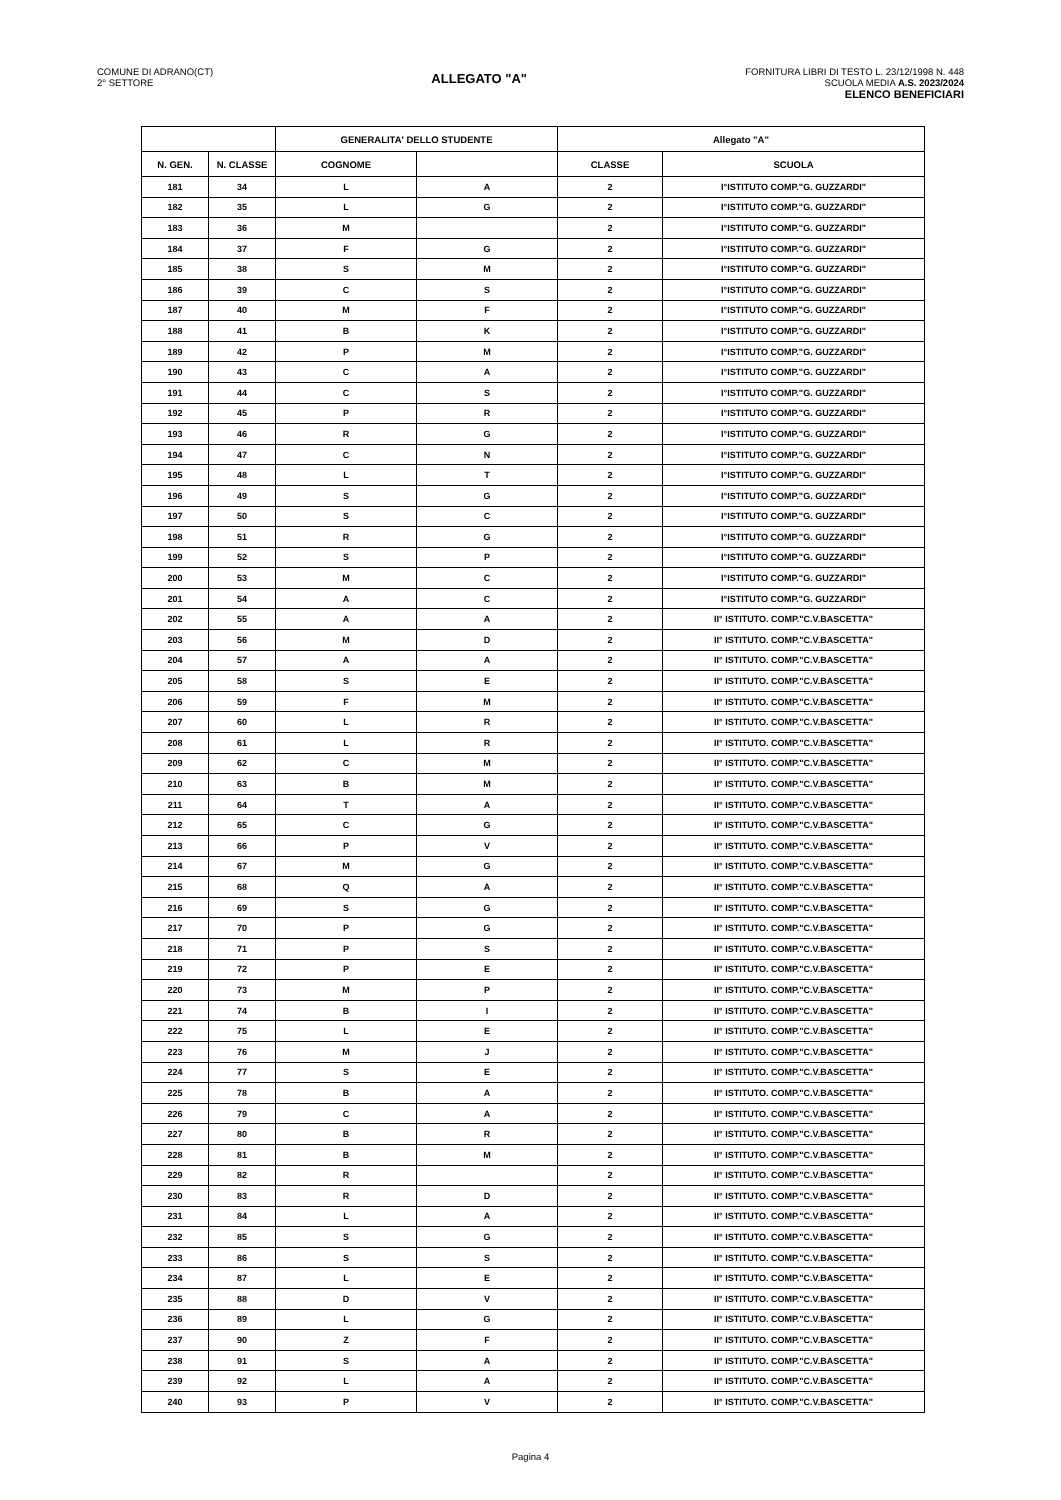COMUNE DI ADRANO(CT)
2° SETTORE
ALLEGATO "A"
FORNITURA LIBRI DI TESTO L. 23/12/1998 N. 448
SCUOLA MEDIA A.S. 2023/2024
ELENCO BENEFICIARI
| | | GENERALITA' DELLO STUDENTE | | Allegato "A" | |
| --- | --- | --- | --- | --- | --- |
| N. GEN. | N. CLASSE | COGNOME | | CLASSE | SCUOLA |
| 181 | 34 | L | A | 2 | I°ISTITUTO COMP."G. GUZZARDI" |
| 182 | 35 | L | G | 2 | I°ISTITUTO COMP."G. GUZZARDI" |
| 183 | 36 | M | | 2 | I°ISTITUTO COMP."G. GUZZARDI" |
| 184 | 37 | F | G | 2 | I°ISTITUTO COMP."G. GUZZARDI" |
| 185 | 38 | S | M | 2 | I°ISTITUTO COMP."G. GUZZARDI" |
| 186 | 39 | C | S | 2 | I°ISTITUTO COMP."G. GUZZARDI" |
| 187 | 40 | M | F | 2 | I°ISTITUTO COMP."G. GUZZARDI" |
| 188 | 41 | B | K | 2 | I°ISTITUTO COMP."G. GUZZARDI" |
| 189 | 42 | P | M | 2 | I°ISTITUTO COMP."G. GUZZARDI" |
| 190 | 43 | C | A | 2 | I°ISTITUTO COMP."G. GUZZARDI" |
| 191 | 44 | C | S | 2 | I°ISTITUTO COMP."G. GUZZARDI" |
| 192 | 45 | P | R | 2 | I°ISTITUTO COMP."G. GUZZARDI" |
| 193 | 46 | R | G | 2 | I°ISTITUTO COMP."G. GUZZARDI" |
| 194 | 47 | C | N | 2 | I°ISTITUTO COMP."G. GUZZARDI" |
| 195 | 48 | L | T | 2 | I°ISTITUTO COMP."G. GUZZARDI" |
| 196 | 49 | S | G | 2 | I°ISTITUTO COMP."G. GUZZARDI" |
| 197 | 50 | S | C | 2 | I°ISTITUTO COMP."G. GUZZARDI" |
| 198 | 51 | R | G | 2 | I°ISTITUTO COMP."G. GUZZARDI" |
| 199 | 52 | S | P | 2 | I°ISTITUTO COMP."G. GUZZARDI" |
| 200 | 53 | M | C | 2 | I°ISTITUTO COMP."G. GUZZARDI" |
| 201 | 54 | A | C | 2 | I°ISTITUTO COMP."G. GUZZARDI" |
| 202 | 55 | A | A | 2 | II° ISTITUTO. COMP."C.V.BASCETTA" |
| 203 | 56 | M | D | 2 | II° ISTITUTO. COMP."C.V.BASCETTA" |
| 204 | 57 | A | A | 2 | II° ISTITUTO. COMP."C.V.BASCETTA" |
| 205 | 58 | S | E | 2 | II° ISTITUTO. COMP."C.V.BASCETTA" |
| 206 | 59 | F | M | 2 | II° ISTITUTO. COMP."C.V.BASCETTA" |
| 207 | 60 | L | R | 2 | II° ISTITUTO. COMP."C.V.BASCETTA" |
| 208 | 61 | L | R | 2 | II° ISTITUTO. COMP."C.V.BASCETTA" |
| 209 | 62 | C | M | 2 | II° ISTITUTO. COMP."C.V.BASCETTA" |
| 210 | 63 | B | M | 2 | II° ISTITUTO. COMP."C.V.BASCETTA" |
| 211 | 64 | T | A | 2 | II° ISTITUTO. COMP."C.V.BASCETTA" |
| 212 | 65 | C | G | 2 | II° ISTITUTO. COMP."C.V.BASCETTA" |
| 213 | 66 | P | V | 2 | II° ISTITUTO. COMP."C.V.BASCETTA" |
| 214 | 67 | M | G | 2 | II° ISTITUTO. COMP."C.V.BASCETTA" |
| 215 | 68 | Q | A | 2 | II° ISTITUTO. COMP."C.V.BASCETTA" |
| 216 | 69 | S | G | 2 | II° ISTITUTO. COMP."C.V.BASCETTA" |
| 217 | 70 | P | G | 2 | II° ISTITUTO. COMP."C.V.BASCETTA" |
| 218 | 71 | P | S | 2 | II° ISTITUTO. COMP."C.V.BASCETTA" |
| 219 | 72 | P | E | 2 | II° ISTITUTO. COMP."C.V.BASCETTA" |
| 220 | 73 | M | P | 2 | II° ISTITUTO. COMP."C.V.BASCETTA" |
| 221 | 74 | B | I | 2 | II° ISTITUTO. COMP."C.V.BASCETTA" |
| 222 | 75 | L | E | 2 | II° ISTITUTO. COMP."C.V.BASCETTA" |
| 223 | 76 | M | J | 2 | II° ISTITUTO. COMP."C.V.BASCETTA" |
| 224 | 77 | S | E | 2 | II° ISTITUTO. COMP."C.V.BASCETTA" |
| 225 | 78 | B | A | 2 | II° ISTITUTO. COMP."C.V.BASCETTA" |
| 226 | 79 | C | A | 2 | II° ISTITUTO. COMP."C.V.BASCETTA" |
| 227 | 80 | B | R | 2 | II° ISTITUTO. COMP."C.V.BASCETTA" |
| 228 | 81 | B | M | 2 | II° ISTITUTO. COMP."C.V.BASCETTA" |
| 229 | 82 | R | | 2 | II° ISTITUTO. COMP."C.V.BASCETTA" |
| 230 | 83 | R | D | 2 | II° ISTITUTO. COMP."C.V.BASCETTA" |
| 231 | 84 | L | A | 2 | II° ISTITUTO. COMP."C.V.BASCETTA" |
| 232 | 85 | S | G | 2 | II° ISTITUTO. COMP."C.V.BASCETTA" |
| 233 | 86 | S | S | 2 | II° ISTITUTO. COMP."C.V.BASCETTA" |
| 234 | 87 | L | E | 2 | II° ISTITUTO. COMP."C.V.BASCETTA" |
| 235 | 88 | D | V | 2 | II° ISTITUTO. COMP."C.V.BASCETTA" |
| 236 | 89 | L | G | 2 | II° ISTITUTO. COMP."C.V.BASCETTA" |
| 237 | 90 | Z | F | 2 | II° ISTITUTO. COMP."C.V.BASCETTA" |
| 238 | 91 | S | A | 2 | II° ISTITUTO. COMP."C.V.BASCETTA" |
| 239 | 92 | L | A | 2 | II° ISTITUTO. COMP."C.V.BASCETTA" |
| 240 | 93 | P | V | 2 | II° ISTITUTO. COMP."C.V.BASCETTA" |
Pagina 4